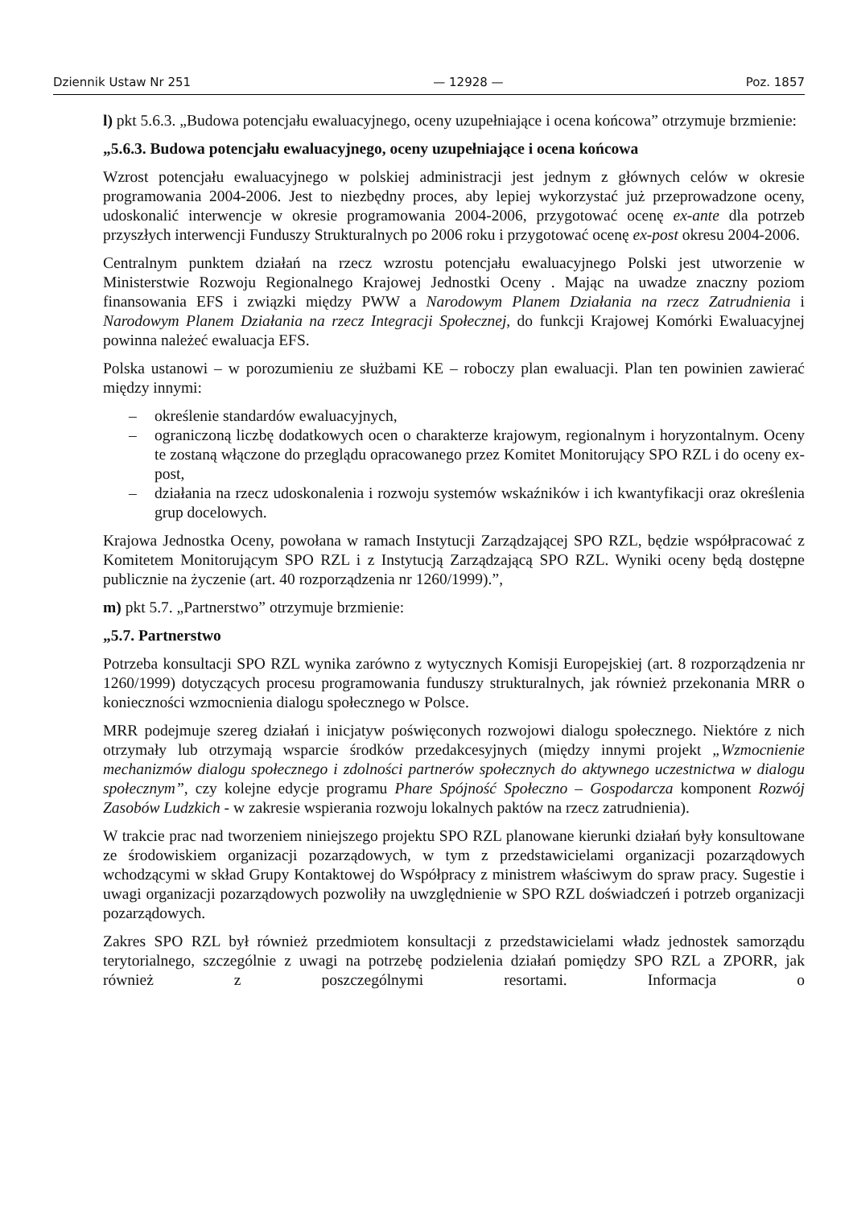Dziennik Ustaw Nr 251 — 12928 — Poz. 1857
l) pkt 5.6.3. „Budowa potencjału ewaluacyjnego, oceny uzupełniające i ocena końcowa” otrzymuje brzmienie:
„5.6.3. Budowa potencjału ewaluacyjnego, oceny uzupełniające i ocena końcowa
Wzrost potencjału ewaluacyjnego w polskiej administracji jest jednym z głównych celów w okresie programowania 2004-2006. Jest to niezbędny proces, aby lepiej wykorzystać już przeprowadzone oceny, udoskonalić interwencje w okresie programowania 2004-2006, przygotować ocenę ex-ante dla potrzeb przyszłych interwencji Funduszy Strukturalnych po 2006 roku i przygotować ocenę ex-post okresu 2004-2006.
Centralnym punktem działań na rzecz wzrostu potencjału ewaluacyjnego Polski jest utworzenie w Ministerstwie Rozwoju Regionalnego Krajowej Jednostki Oceny . Mając na uwadze znaczny poziom finansowania EFS i związki między PWW a Narodowym Planem Działania na rzecz Zatrudnienia i Narodowym Planem Działania na rzecz Integracji Społecznej, do funkcji Krajowej Komórki Ewaluacyjnej powinna należeć ewaluacja EFS.
Polska ustanowi – w porozumieniu ze służbami KE – roboczy plan ewaluacji. Plan ten powinien zawierać między innymi:
– określenie standardów ewaluacyjnych,
– ograniczoną liczbę dodatkowych ocen o charakterze krajowym, regionalnym i horyzontalnym. Oceny te zostaną włączone do przeglądu opracowanego przez Komitet Monitorujący SPO RZL i do oceny ex-post,
– działania na rzecz udoskonalenia i rozwoju systemów wskaźników i ich kwantyfikacji oraz określenia grup docelowych.
Krajowa Jednostka Oceny, powołana w ramach Instytucji Zarządzającej SPO RZL, będzie współpracować z Komitetem Monitorującym SPO RZL i z Instytucją Zarządzającą SPO RZL. Wyniki oceny będą dostępne publicznie na życzenie (art. 40 rozporządzenia nr 1260/1999).”,
m) pkt 5.7. „Partnerstwo” otrzymuje brzmienie:
„5.7. Partnerstwo
Potrzeba konsultacji SPO RZL wynika zarówno z wytycznych Komisji Europejskiej (art. 8 rozporządzenia nr 1260/1999) dotyczących procesu programowania funduszy strukturalnych, jak również przekonania MRR o konieczności wzmocnienia dialogu społecznego w Polsce.
MRR podejmuje szereg działań i inicjatyw poświęconych rozwojowi dialogu społecznego. Niektóre z nich otrzymały lub otrzymają wsparcie środków przedakcesyjnych (między innymi projekt „Wzmocnienie mechanizmów dialogu społecznego i zdolności partnerów społecznych do aktywnego uczestnictwa w dialogu społecznym”, czy kolejne edycje programu Phare Spójność Społeczno – Gospodarcza komponent Rozwój Zasobów Ludzkich - w zakresie wspierania rozwoju lokalnych paktów na rzecz zatrudnienia).
W trakcie prac nad tworzeniem niniejszego projektu SPO RZL planowane kierunki działań były konsultowane ze środowiskiem organizacji pozarządowych, w tym z przedstawicielami organizacji pozarządowych wchodzącymi w skład Grupy Kontaktowej do Współpracy z ministrem właściwym do spraw pracy. Sugestie i uwagi organizacji pozarządowych pozwoliły na uwzględnienie w SPO RZL doświadczeń i potrzeb organizacji pozarządowych.
Zakres SPO RZL był również przedmiotem konsultacji z przedstawicielami władz jednostek samorządu terytorialnego, szczególnie z uwagi na potrzebę podzielenia działań pomiędzy SPO RZL a ZPORR, jak również z poszczególnymi resortami. Informacja o